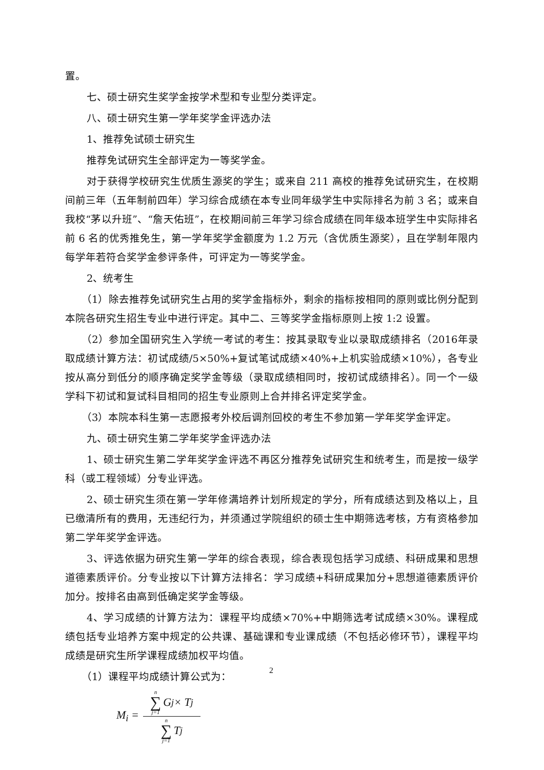置。
七、硕士研究生奖学金按学术型和专业型分类评定。
八、硕士研究生第一学年奖学金评选办法
1、推荐免试硕士研究生
推荐免试研究生全部评定为一等奖学金。
对于获得学校研究生优质生源奖的学生；或来自 211 高校的推荐免试研究生，在校期间前三年（五年制前四年）学习综合成绩在本专业同年级学生中实际排名为前 3 名；或来自我校“茅以升班”、“詹天佑班”，在校期间前三年学习综合成绩在同年级本班学生中实际排名前 6 名的优秀推免生，第一学年奖学金额度为 1.2 万元（含优质生源奖），且在学制年限内每学年若符合奖学金参评条件，可评定为一等奖学金。
2、统考生
（1）除去推荐免试研究生占用的奖学金指标外，剩余的指标按相同的原则或比例分配到本院各研究生招生专业中进行评定。其中二、三等奖学金指标原则上按 1:2 设置。
（2）参加全国研究生入学统一考试的考生：按其录取专业以录取成绩排名（2016年录取成绩计算方法：初试成绩/5×50%+复试笔试成绩×40%+上机实验成绩×10%），各专业按从高分到低分的顺序确定奖学金等级（录取成绩相同时，按初试成绩排名）。同一个一级学科下初试和复试科目相同的招生专业原则上合并排名评定奖学金。
（3）本院本科生第一志愿报考外校后调剂回校的考生不参加第一学年奖学金评定。
九、硕士研究生第二学年奖学金评选办法
1、硕士研究生第二学年奖学金评选不再区分推荐免试研究生和统考生，而是按一级学科（或工程领域）分专业评选。
2、硕士研究生须在第一学年修满培养计划所规定的学分，所有成绩达到及格以上，且已缴清所有的费用，无违纪行为，并须通过学院组织的硕士生中期筛选考核，方有资格参加第二学年奖学金评选。
3、评选依据为研究生第一学年的综合表现，综合表现包括学习成绩、科研成果和思想道德素质评价。分专业按以下计算方法排名：学习成绩+科研成果加分+思想道德素质评价加分。按排名由高到低确定奖学金等级。
4、学习成绩的计算方法为：课程平均成绩×70%+中期筛选考试成绩×30%。课程成绩包括专业培养方案中规定的公共课、基础课和专业课成绩（不包括必修环节），课程平均成绩是研究生所学课程成绩加权平均值。
（1）课程平均成绩计算公式为：
M<sub>i</sub> = n ∑ j=1 G<sub>j</sub> × T<sub>j</sub> n ∑ j=1 T<sub>j</sub>
2